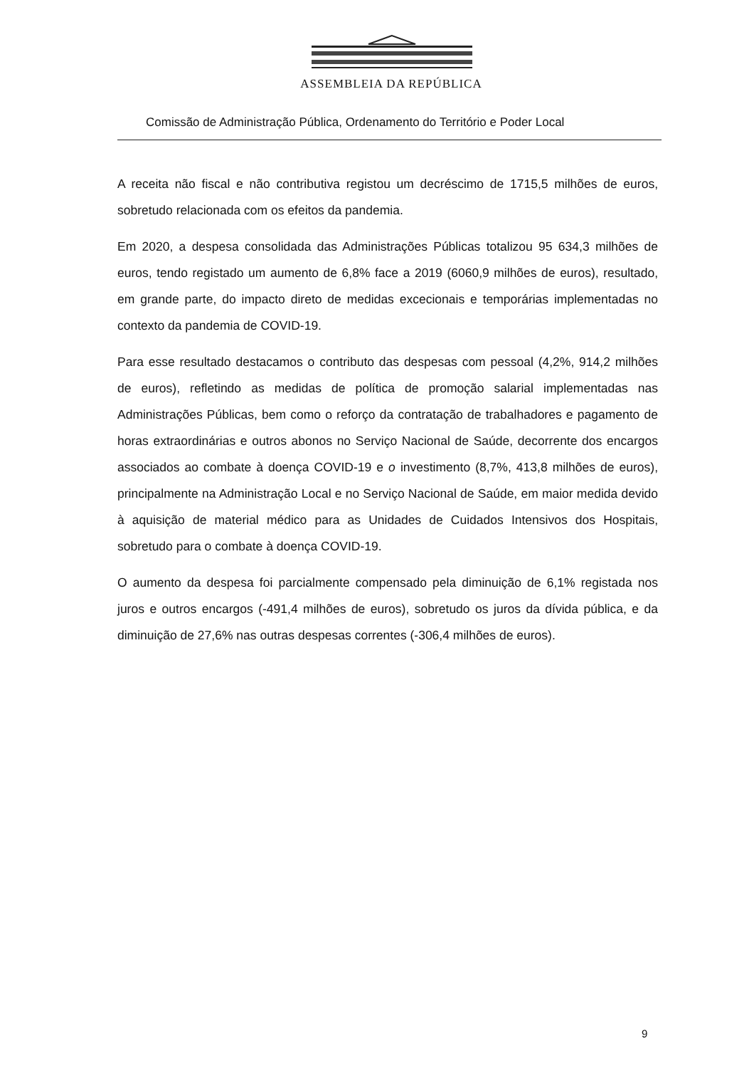ASSEMBLEIA DA REPÚBLICA
Comissão de Administração Pública, Ordenamento do Território e Poder Local
A receita não fiscal e não contributiva registou um decréscimo de 1715,5 milhões de euros, sobretudo relacionada com os efeitos da pandemia.
Em 2020, a despesa consolidada das Administrações Públicas totalizou 95 634,3 milhões de euros, tendo registado um aumento de 6,8% face a 2019 (6060,9 milhões de euros), resultado, em grande parte, do impacto direto de medidas excecionais e temporárias implementadas no contexto da pandemia de COVID-19.
Para esse resultado destacamos o contributo das despesas com pessoal (4,2%, 914,2 milhões de euros), refletindo as medidas de política de promoção salarial implementadas nas Administrações Públicas, bem como o reforço da contratação de trabalhadores e pagamento de horas extraordinárias e outros abonos no Serviço Nacional de Saúde, decorrente dos encargos associados ao combate à doença COVID-19 e o investimento (8,7%, 413,8 milhões de euros), principalmente na Administração Local e no Serviço Nacional de Saúde, em maior medida devido à aquisição de material médico para as Unidades de Cuidados Intensivos dos Hospitais, sobretudo para o combate à doença COVID-19.
O aumento da despesa foi parcialmente compensado pela diminuição de 6,1% registada nos juros e outros encargos (-491,4 milhões de euros), sobretudo os juros da dívida pública, e da diminuição de 27,6% nas outras despesas correntes (-306,4 milhões de euros).
9